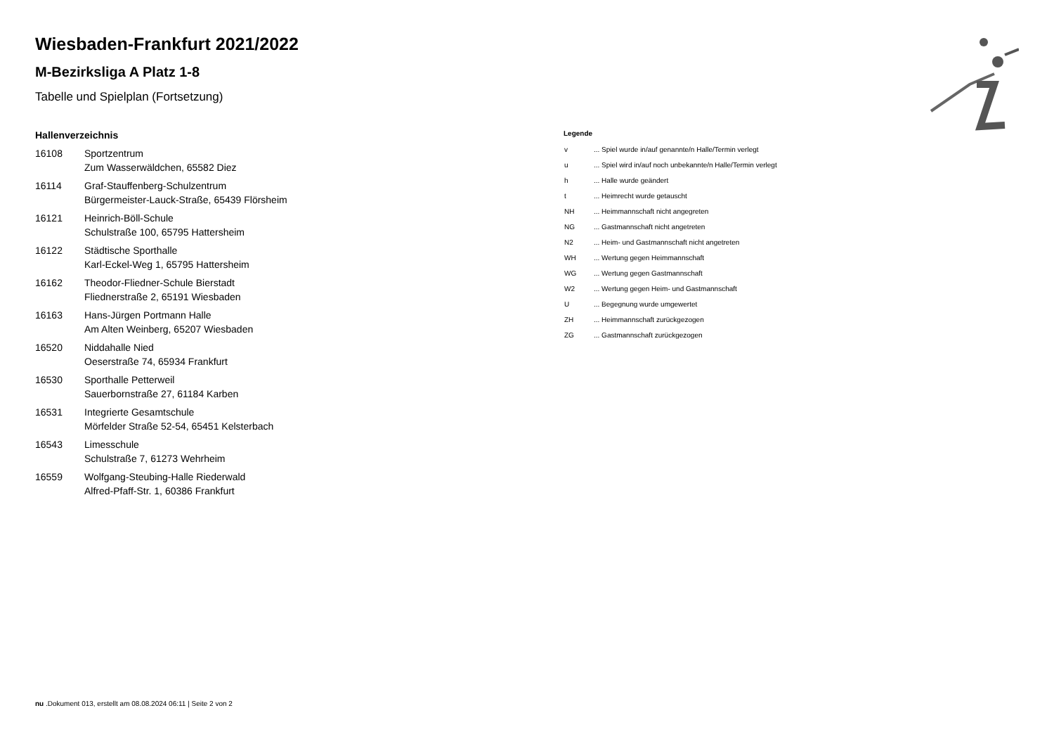Wiesbaden-Frankfurt 2021/2022
M-Bezirksliga A Platz 1-8
Tabelle und Spielplan (Fortsetzung)
Hallenverzeichnis
| 16108 | Sportzentrum Zum Wasserwäldchen, 65582 Diez |
| 16114 | Graf-Stauffenberg-Schulzentrum Bürgermeister-Lauck-Straße, 65439 Flörsheim |
| 16121 | Heinrich-Böll-Schule Schulstraße 100, 65795 Hattersheim |
| 16122 | Städtische Sporthalle Karl-Eckel-Weg 1, 65795 Hattersheim |
| 16162 | Theodor-Fliedner-Schule Bierstadt Fliednerstraße 2, 65191 Wiesbaden |
| 16163 | Hans-Jürgen Portmann Halle Am Alten Weinberg, 65207 Wiesbaden |
| 16520 | Niddahalle Nied Oeserstraße 74, 65934 Frankfurt |
| 16530 | Sporthalle Petterweil Sauerbornstraße 27, 61184 Karben |
| 16531 | Integrierte Gesamtschule Mörfelder Straße 52-54, 65451 Kelsterbach |
| 16543 | Limesschule Schulstraße 7, 61273 Wehrheim |
| 16559 | Wolfgang-Steubing-Halle Riederwald Alfred-Pfaff-Str. 1, 60386 Frankfurt |
Legende
| v | ... Spiel wurde in/auf genannte/n Halle/Termin verlegt |
| u | ... Spiel wird in/auf noch unbekannte/n Halle/Termin verlegt |
| h | ... Halle wurde geändert |
| t | ... Heimrecht wurde getauscht |
| NH | ... Heimmannschaft nicht angegreten |
| NG | ... Gastmannschaft nicht angetreten |
| N2 | ... Heim- und Gastmannschaft nicht angetreten |
| WH | ... Wertung gegen Heimmannschaft |
| WG | ... Wertung gegen Gastmannschaft |
| W2 | ... Wertung gegen Heim- und Gastmannschaft |
| U | ... Begegnung wurde umgewertet |
| ZH | ... Heimmannschaft zurückgezogen |
| ZG | ... Gastmannschaft zurückgezogen |
nu .Dokument 013, erstellt am 08.08.2024 06:11 | Seite 2 von 2